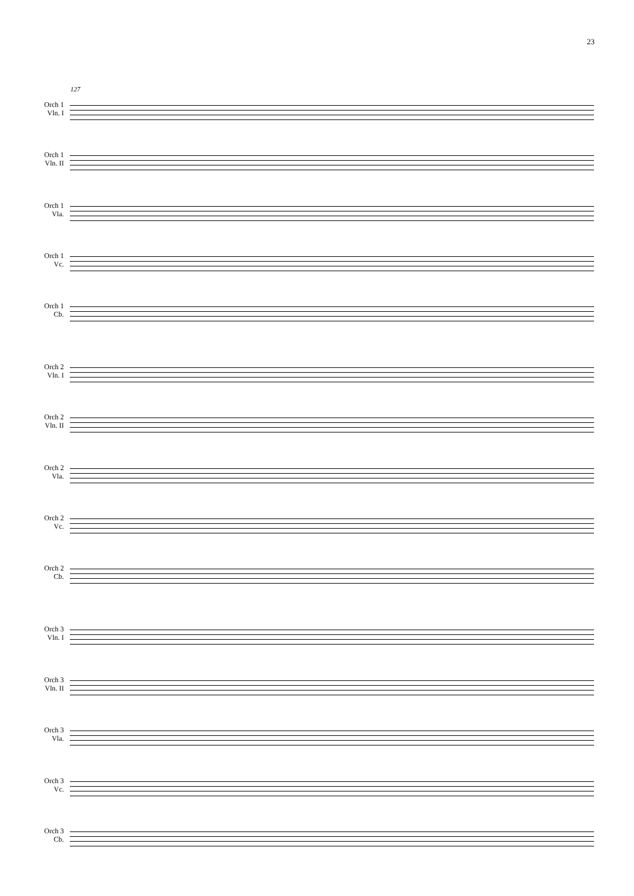23
127
Orch 1
Vln. I
Orch 1
Vln. II
Orch 1
Vla.
Orch 1
Vc.
Orch 1
Cb.
Orch 2
Vln. I
Orch 2
Vln. II
Orch 2
Vla.
Orch 2
Vc.
Orch 2
Cb.
Orch 3
Vln. I
Orch 3
Vln. II
Orch 3
Vla.
Orch 3
Vc.
Orch 3
Cb.